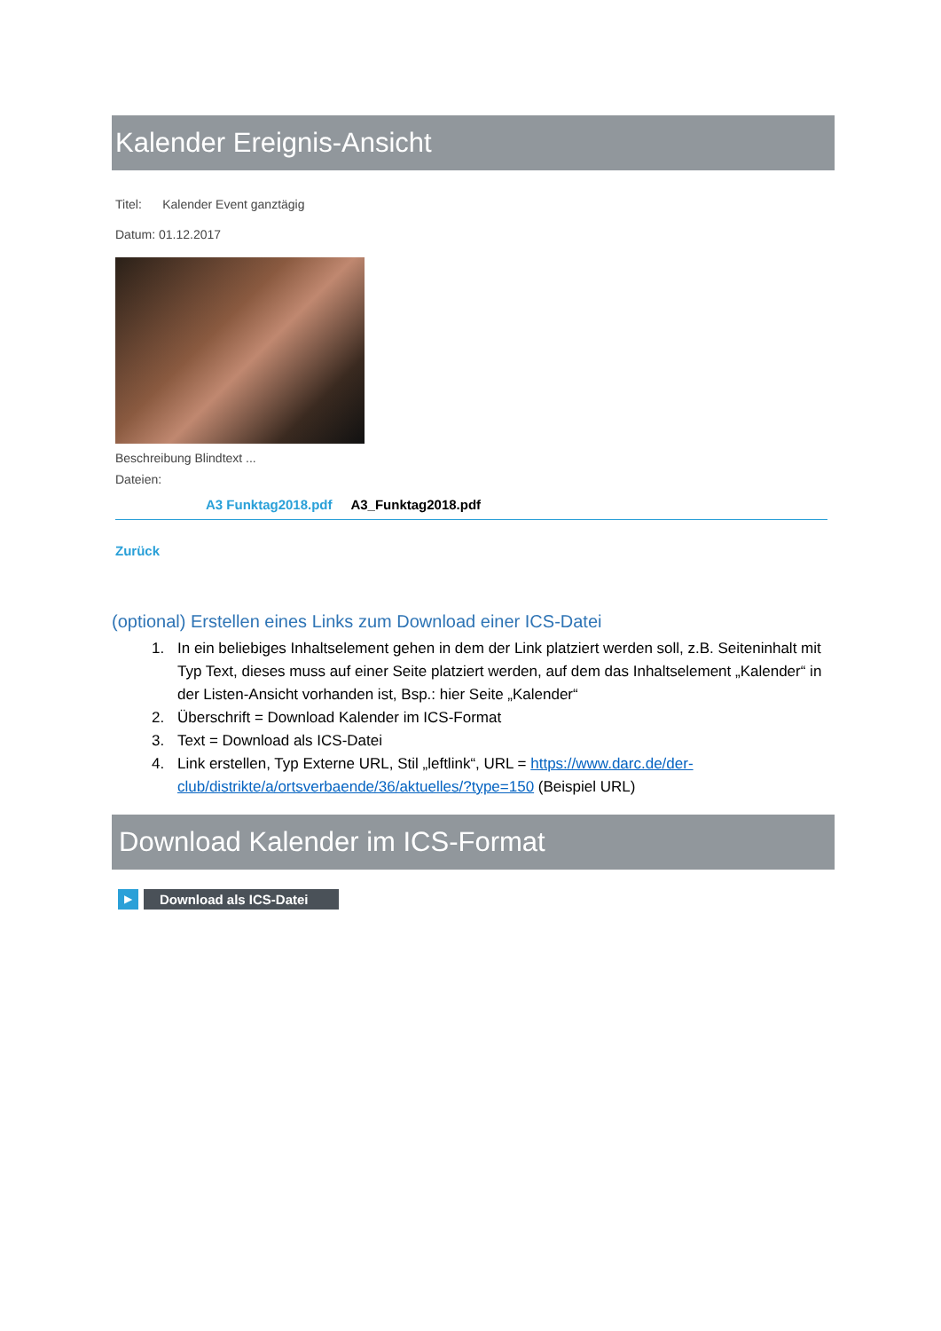Kalender Ereignis-Ansicht
Titel: Kalender Event ganztägig
Datum: 01.12.2017
Beschreibung Blindtext ...
Dateien:
A3 Funktag2018.pdf A3_Funktag2018.pdf
Zurück
(optional) Erstellen eines Links zum Download einer ICS-Datei
1. In ein beliebiges Inhaltselement gehen in dem der Link platziert werden soll, z.B. Seiteninhalt mit Typ Text, dieses muss auf einer Seite platziert werden, auf dem das Inhaltselement „Kalender“ in der Listen-Ansicht vorhanden ist, Bsp.: hier Seite „Kalender“
2. Überschrift = Download Kalender im ICS-Format
3. Text = Download als ICS-Datei
4. Link erstellen, Typ Externe URL, Stil „leftlink“, URL = https://www.darc.de/der-club/distrikte/a/ortsverbaende/36/aktuelles/?type=150 (Beispiel URL)
Download Kalender im ICS-Format
▶
Download als ICS-Datei